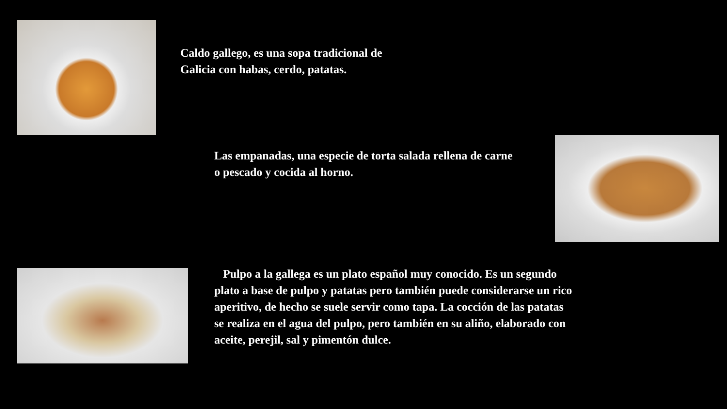Caldo gallego, es una sopa tradicional de Galicia con habas, cerdo, patatas.
Las empanadas, una especie de torta salada rellena de carne o pescado y cocida al horno.
Pulpo a la gallega es un plato español muy conocido. Es un segundo plato a base de pulpo y patatas pero también puede considerarse un rico aperitivo, de hecho se suele servir como tapa. La cocción de las patatas se realiza en el agua del pulpo, pero también en su aliño, elaborado con aceite, perejil, sal y pimentón dulce.